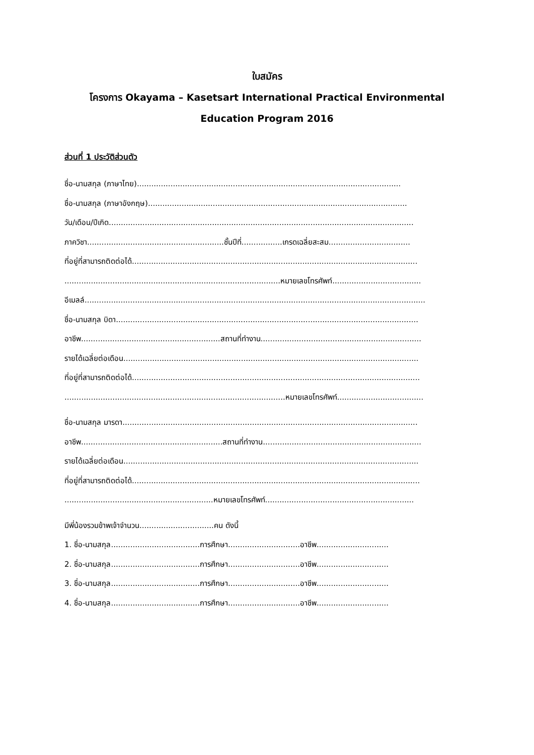ใบสมัคร
โครงการ Okayama – Kasetsart International Practical Environmental
Education Program 2016
ส่วนที่ 1 ประวัติส่วนตัว
ชื่อ-นามสกุล (ภาษาไทย)..............................................................................................................
ชื่อ-นามสกุล (ภาษาอังกฤษ)............................................................................................................
วัน/เดือน/ปีเกิด...............................................................................................................................
ภาควิชา.........................................................ชั้นปีที่.................เกรดเฉลี่ยสะสม..................................
ที่อยู่ที่สามารถติดต่อได้.......................................................................................................................
..........................................................................................หมายเลขโทรศัพท์.....................................
อีเมลล์..............................................................................................................................................
ชื่อ-นามสกุล บิดา..............................................................................................................................
อาชีพ..........................................................สถานที่ทำงาน...................................................................
รายได้เฉลี่ยต่อเดือน...........................................................................................................................
ที่อยู่ที่สามารถติดต่อได้........................................................................................................................
............................................................................................หมายเลขโทรศัพท์....................................
ชื่อ-นามสกุล มารดา...........................................................................................................................
อาชีพ...........................................................สถานที่ทำงาน..................................................................
รายได้เฉลี่ยต่อเดือน...........................................................................................................................
ที่อยู่ที่สามารถติดต่อได้........................................................................................................................
..............................................................หมายเลขโทรศัพท์..............................................................
มีพี่น้องรวมข้าพเจ้าจำนวน...............................คน ดังนี้
1. ชื่อ-นามสกุล.....................................การศึกษา..............................อาชีพ..............................
2. ชื่อ-นามสกุล.....................................การศึกษา..............................อาชีพ..............................
3. ชื่อ-นามสกุล.....................................การศึกษา..............................อาชีพ..............................
4. ชื่อ-นามสกุล.....................................การศึกษา..............................อาชีพ..............................